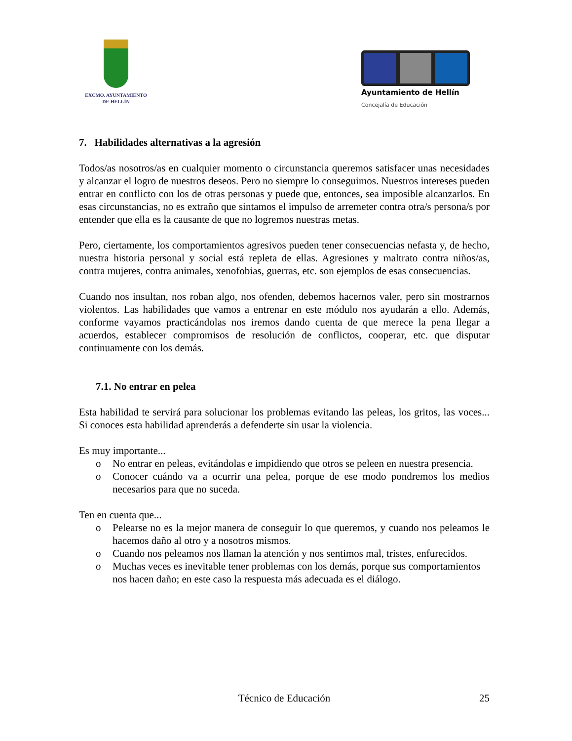EXCMO. AYUNTAMIENTO
DE HELLÍN
Ayuntamiento de Hellín
Concejalía de Educación
7. Habilidades alternativas a la agresión
Todos/as nosotros/as en cualquier momento o circunstancia queremos satisfacer unas necesidades y alcanzar el logro de nuestros deseos. Pero no siempre lo conseguimos. Nuestros intereses pueden entrar en conflicto con los de otras personas y puede que, entonces, sea imposible alcanzarlos. En esas circunstancias, no es extraño que sintamos el impulso de arremeter contra otra/s persona/s por entender que ella es la causante de que no logremos nuestras metas.
Pero, ciertamente, los comportamientos agresivos pueden tener consecuencias nefasta y, de hecho, nuestra historia personal y social está repleta de ellas. Agresiones y maltrato contra niños/as, contra mujeres, contra animales, xenofobias, guerras, etc. son ejemplos de esas consecuencias.
Cuando nos insultan, nos roban algo, nos ofenden, debemos hacernos valer, pero sin mostrarnos violentos. Las habilidades que vamos a entrenar en este módulo nos ayudarán a ello. Además, conforme vayamos practicándolas nos iremos dando cuenta de que merece la pena llegar a acuerdos, establecer compromisos de resolución de conflictos, cooperar, etc. que disputar continuamente con los demás.
7.1. No entrar en pelea
Esta habilidad te servirá para solucionar los problemas evitando las peleas, los gritos, las voces... Si conoces esta habilidad aprenderás a defenderte sin usar la violencia.
Es muy importante...
o No entrar en peleas, evitándolas e impidiendo que otros se peleen en nuestra presencia.
o Conocer cuándo va a ocurrir una pelea, porque de ese modo pondremos los medios necesarios para que no suceda.
Ten en cuenta que...
o Pelearse no es la mejor manera de conseguir lo que queremos, y cuando nos peleamos le hacemos daño al otro y a nosotros mismos.
o Cuando nos peleamos nos llaman la atención y nos sentimos mal, tristes, enfurecidos.
o Muchas veces es inevitable tener problemas con los demás, porque sus comportamientos nos hacen daño; en este caso la respuesta más adecuada es el diálogo.
Técnico de Educación 25